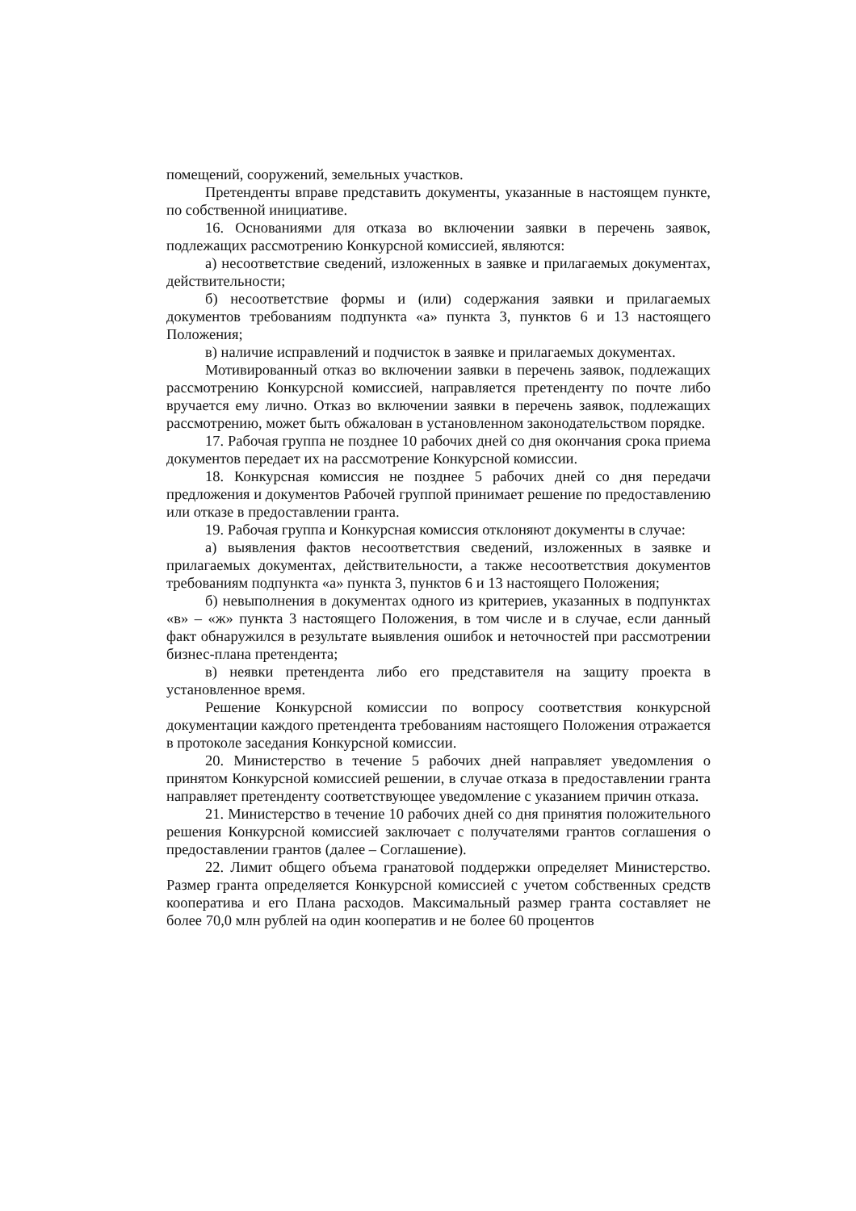помещений, сооружений, земельных участков.
Претенденты вправе представить документы, указанные в настоящем пункте, по собственной инициативе.
16. Основаниями для отказа во включении заявки в перечень заявок, подлежащих рассмотрению Конкурсной комиссией, являются:
а) несоответствие сведений, изложенных в заявке и прилагаемых документах, действительности;
б) несоответствие формы и (или) содержания заявки и прилагаемых документов требованиям подпункта «а» пункта 3, пунктов 6 и 13 настоящего Положения;
в) наличие исправлений и подчисток в заявке и прилагаемых документах.
Мотивированный отказ во включении заявки в перечень заявок, подлежащих рассмотрению Конкурсной комиссией, направляется претенденту по почте либо вручается ему лично. Отказ во включении заявки в перечень заявок, подлежащих рассмотрению, может быть обжалован в установленном законодательством порядке.
17. Рабочая группа не позднее 10 рабочих дней со дня окончания срока приема документов передает их на рассмотрение Конкурсной комиссии.
18. Конкурсная комиссия не позднее 5 рабочих дней со дня передачи предложения и документов Рабочей группой принимает решение по предоставлению или отказе в предоставлении гранта.
19. Рабочая группа и Конкурсная комиссия отклоняют документы в случае:
а) выявления фактов несоответствия сведений, изложенных в заявке и прилагаемых документах, действительности, а также несоответствия документов требованиям подпункта «а» пункта 3, пунктов 6 и 13 настоящего Положения;
б) невыполнения в документах одного из критериев, указанных в подпунктах «в» – «ж» пункта 3 настоящего Положения, в том числе и в случае, если данный факт обнаружился в результате выявления ошибок и неточностей при рассмотрении бизнес-плана претендента;
в) неявки претендента либо его представителя на защиту проекта в установленное время.
Решение Конкурсной комиссии по вопросу соответствия конкурсной документации каждого претендента требованиям настоящего Положения отражается в протоколе заседания Конкурсной комиссии.
20. Министерство в течение 5 рабочих дней направляет уведомления о принятом Конкурсной комиссией решении, в случае отказа в предоставлении гранта направляет претенденту соответствующее уведомление с указанием причин отказа.
21. Министерство в течение 10 рабочих дней со дня принятия положительного решения Конкурсной комиссией заключает с получателями грантов соглашения о предоставлении грантов (далее – Соглашение).
22. Лимит общего объема гранатовой поддержки определяет Министерство. Размер гранта определяется Конкурсной комиссией с учетом собственных средств кооператива и его Плана расходов. Максимальный размер гранта составляет не более 70,0 млн рублей на один кооператив и не более 60 процентов